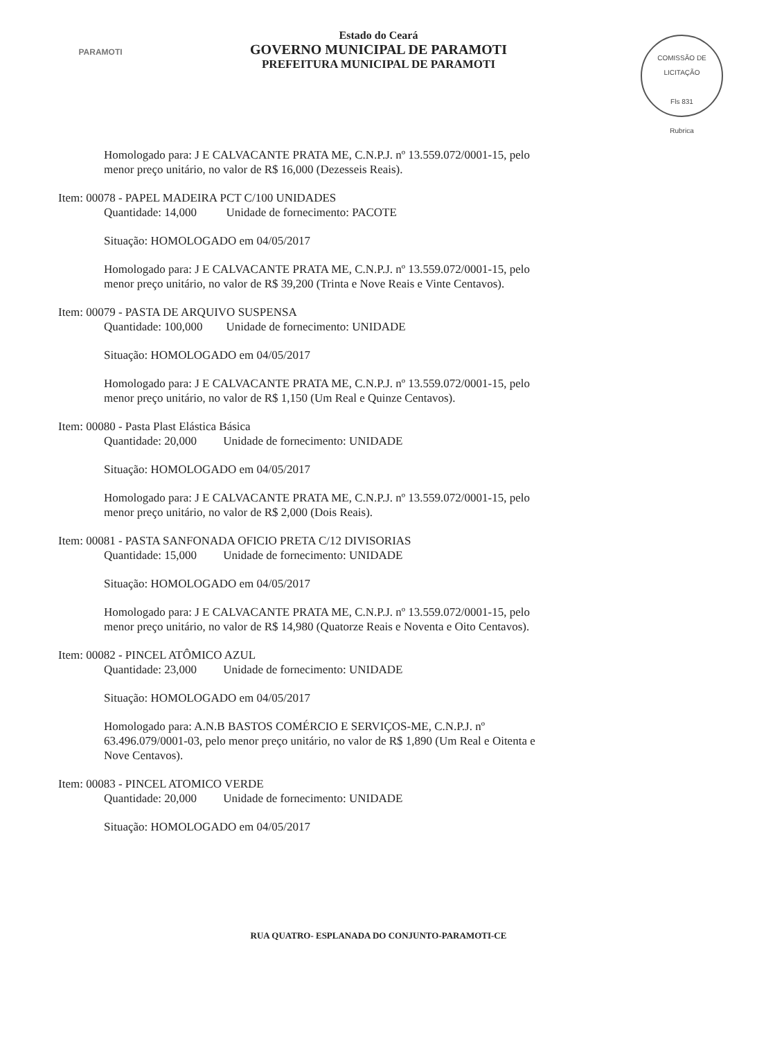PARAMOTI
Estado do Ceará
GOVERNO MUNICIPAL DE PARAMOTI
PREFEITURA MUNICIPAL DE PARAMOTI
COMISSÃO DE LICITAÇÃO
Fls 831
Rubrica
Homologado para: J E CALVACANTE PRATA ME, C.N.P.J. nº 13.559.072/0001-15, pelo menor preço unitário, no valor de R$ 16,000 (Dezesseis Reais).
Item: 00078 - PAPEL MADEIRA PCT C/100 UNIDADES
Quantidade: 14,000 Unidade de fornecimento: PACOTE
Situação: HOMOLOGADO em 04/05/2017
Homologado para: J E CALVACANTE PRATA ME, C.N.P.J. nº 13.559.072/0001-15, pelo menor preço unitário, no valor de R$ 39,200 (Trinta e Nove Reais e Vinte Centavos).
Item: 00079 - PASTA DE ARQUIVO SUSPENSA
Quantidade: 100,000 Unidade de fornecimento: UNIDADE
Situação: HOMOLOGADO em 04/05/2017
Homologado para: J E CALVACANTE PRATA ME, C.N.P.J. nº 13.559.072/0001-15, pelo menor preço unitário, no valor de R$ 1,150 (Um Real e Quinze Centavos).
Item: 00080 - Pasta Plast Elástica Básica
Quantidade: 20,000 Unidade de fornecimento: UNIDADE
Situação: HOMOLOGADO em 04/05/2017
Homologado para: J E CALVACANTE PRATA ME, C.N.P.J. nº 13.559.072/0001-15, pelo menor preço unitário, no valor de R$ 2,000 (Dois Reais).
Item: 00081 - PASTA SANFONADA OFICIO PRETA C/12 DIVISORIAS
Quantidade: 15,000 Unidade de fornecimento: UNIDADE
Situação: HOMOLOGADO em 04/05/2017
Homologado para: J E CALVACANTE PRATA ME, C.N.P.J. nº 13.559.072/0001-15, pelo menor preço unitário, no valor de R$ 14,980 (Quatorze Reais e Noventa e Oito Centavos).
Item: 00082 - PINCEL ATÔMICO AZUL
Quantidade: 23,000 Unidade de fornecimento: UNIDADE
Situação: HOMOLOGADO em 04/05/2017
Homologado para: A.N.B BASTOS COMÉRCIO E SERVIÇOS-ME, C.N.P.J. nº 63.496.079/0001-03, pelo menor preço unitário, no valor de R$ 1,890 (Um Real e Oitenta e Nove Centavos).
Item: 00083 - PINCEL ATOMICO VERDE
Quantidade: 20,000 Unidade de fornecimento: UNIDADE
Situação: HOMOLOGADO em 04/05/2017
RUA QUATRO- ESPLANADA DO CONJUNTO-PARAMOTI-CE